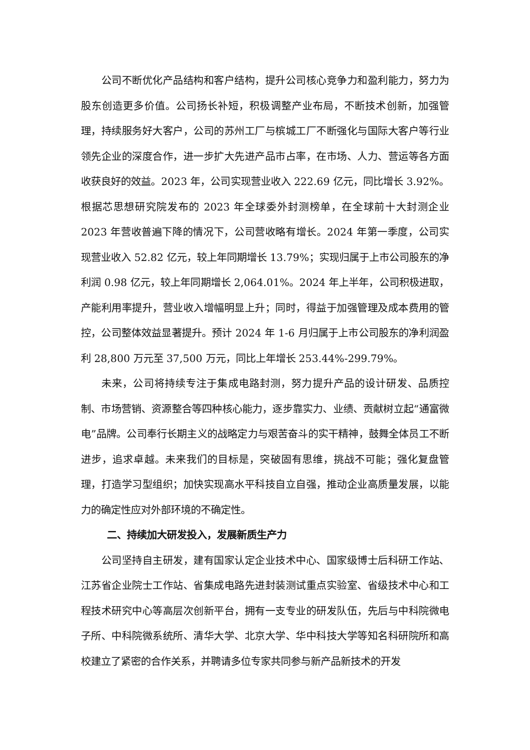公司不断优化产品结构和客户结构，提升公司核心竞争力和盈利能力，努力为股东创造更多价值。公司扬长补短，积极调整产业布局，不断技术创新，加强管理，持续服务好大客户，公司的苏州工厂与槟城工厂不断强化与国际大客户等行业领先企业的深度合作，进一步扩大先进产品市占率，在市场、人力、营运等各方面收获良好的效益。2023 年，公司实现营业收入 222.69 亿元，同比增长 3.92%。根据芯思想研究院发布的 2023 年全球委外封测榜单，在全球前十大封测企业 2023 年营收普遍下降的情况下，公司营收略有增长。2024 年第一季度，公司实现营业收入 52.82 亿元，较上年同期增长 13.79%；实现归属于上市公司股东的净利润 0.98 亿元，较上年同期增长 2,064.01%。2024 年上半年，公司积极进取，产能利用率提升，营业收入增幅明显上升；同时，得益于加强管理及成本费用的管控，公司整体效益显著提升。预计 2024 年 1-6 月归属于上市公司股东的净利润盈利 28,800 万元至 37,500 万元，同比上年增长 253.44%-299.79%。
未来，公司将持续专注于集成电路封测，努力提升产品的设计研发、品质控制、市场营销、资源整合等四种核心能力，逐步靠实力、业绩、贡献树立起“通富微电”品牌。公司奉行长期主义的战略定力与艰苦奋斗的实干精神，鼓舞全体员工不断进步，追求卓越。未来我们的目标是，突破固有思维，挑战不可能；强化复盘管理，打造学习型组织；加快实现高水平科技自立自强，推动企业高质量发展，以能力的确定性应对外部环境的不确定性。
二、持续加大研发投入，发展新质生产力
公司坚持自主研发，建有国家认定企业技术中心、国家级博士后科研工作站、江苏省企业院士工作站、省集成电路先进封装测试重点实验室、省级技术中心和工程技术研究中心等高层次创新平台，拥有一支专业的研发队伍，先后与中科院微电子所、中科院微系统所、清华大学、北京大学、华中科技大学等知名科研院所和高校建立了紧密的合作关系，并聘请多位专家共同参与新产品新技术的开发